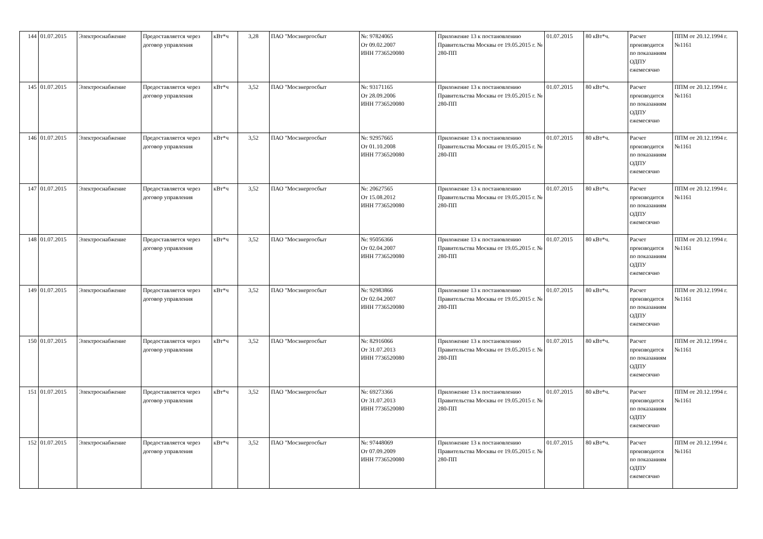| 144 | 01.07.2015 | Электроснабжение | Предоставляется через договор управления | кВт*ч | 3,28 | ПАО "Мосэнергосбыт | №: 97824065 От 09.02.2007 ИНН 7736520080 | Приложение 13 к постановлению Правительства Москвы от 19.05.2015 г. № 280-ПП | 01.07.2015 | 80 кВт*ч. | Расчет производится по показаниям ОДПУ ежемесячно | ППМ от 20.12.1994 г. №1161 |
| 145 | 01.07.2015 | Электроснабжение | Предоставляется через договор управления | кВт*ч | 3,52 | ПАО "Мосэнергосбыт | №: 93171165 От 28.09.2006 ИНН 7736520080 | Приложение 13 к постановлению Правительства Москвы от 19.05.2015 г. № 280-ПП | 01.07.2015 | 80 кВт*ч. | Расчет производится по показаниям ОДПУ ежемесячно | ППМ от 20.12.1994 г. №1161 |
| 146 | 01.07.2015 | Электроснабжение | Предоставляется через договор управления | кВт*ч | 3,52 | ПАО "Мосэнергосбыт | №: 92957665 От 01.10.2008 ИНН 7736520080 | Приложение 13 к постановлению Правительства Москвы от 19.05.2015 г. № 280-ПП | 01.07.2015 | 80 кВт*ч. | Расчет производится по показаниям ОДПУ ежемесячно | ППМ от 20.12.1994 г. №1161 |
| 147 | 01.07.2015 | Электроснабжение | Предоставляется через договор управления | кВт*ч | 3,52 | ПАО "Мосэнергосбыт | №: 20627565 От 15.08.2012 ИНН 7736520080 | Приложение 13 к постановлению Правительства Москвы от 19.05.2015 г. № 280-ПП | 01.07.2015 | 80 кВт*ч. | Расчет производится по показаниям ОДПУ ежемесячно | ППМ от 20.12.1994 г. №1161 |
| 148 | 01.07.2015 | Электроснабжение | Предоставляется через договор управления | кВт*ч | 3,52 | ПАО "Мосэнергосбыт | №: 95056366 От 02.04.2007 ИНН 7736520080 | Приложение 13 к постановлению Правительства Москвы от 19.05.2015 г. № 280-ПП | 01.07.2015 | 80 кВт*ч. | Расчет производится по показаниям ОДПУ ежемесячно | ППМ от 20.12.1994 г. №1161 |
| 149 | 01.07.2015 | Электроснабжение | Предоставляется через договор управления | кВт*ч | 3,52 | ПАО "Мосэнергосбыт | №: 92983866 От 02.04.2007 ИНН 7736520080 | Приложение 13 к постановлению Правительства Москвы от 19.05.2015 г. № 280-ПП | 01.07.2015 | 80 кВт*ч. | Расчет производится по показаниям ОДПУ ежемесячно | ППМ от 20.12.1994 г. №1161 |
| 150 | 01.07.2015 | Электроснабжение | Предоставляется через договор управления | кВт*ч | 3,52 | ПАО "Мосэнергосбыт | №: 82916066 От 31.07.2013 ИНН 7736520080 | Приложение 13 к постановлению Правительства Москвы от 19.05.2015 г. № 280-ПП | 01.07.2015 | 80 кВт*ч. | Расчет производится по показаниям ОДПУ ежемесячно | ППМ от 20.12.1994 г. №1161 |
| 151 | 01.07.2015 | Электроснабжение | Предоставляется через договор управления | кВт*ч | 3,52 | ПАО "Мосэнергосбыт | №: 69273366 От 31.07.2013 ИНН 7736520080 | Приложение 13 к постановлению Правительства Москвы от 19.05.2015 г. № 280-ПП | 01.07.2015 | 80 кВт*ч. | Расчет производится по показаниям ОДПУ ежемесячно | ППМ от 20.12.1994 г. №1161 |
| 152 | 01.07.2015 | Электроснабжение | Предоставляется через договор управления | кВт*ч | 3,52 | ПАО "Мосэнергосбыт | №: 97448069 От 07.09.2009 ИНН 7736520080 | Приложение 13 к постановлению Правительства Москвы от 19.05.2015 г. № 280-ПП | 01.07.2015 | 80 кВт*ч. | Расчет производится по показаниям ОДПУ ежемесячно | ППМ от 20.12.1994 г. №1161 |